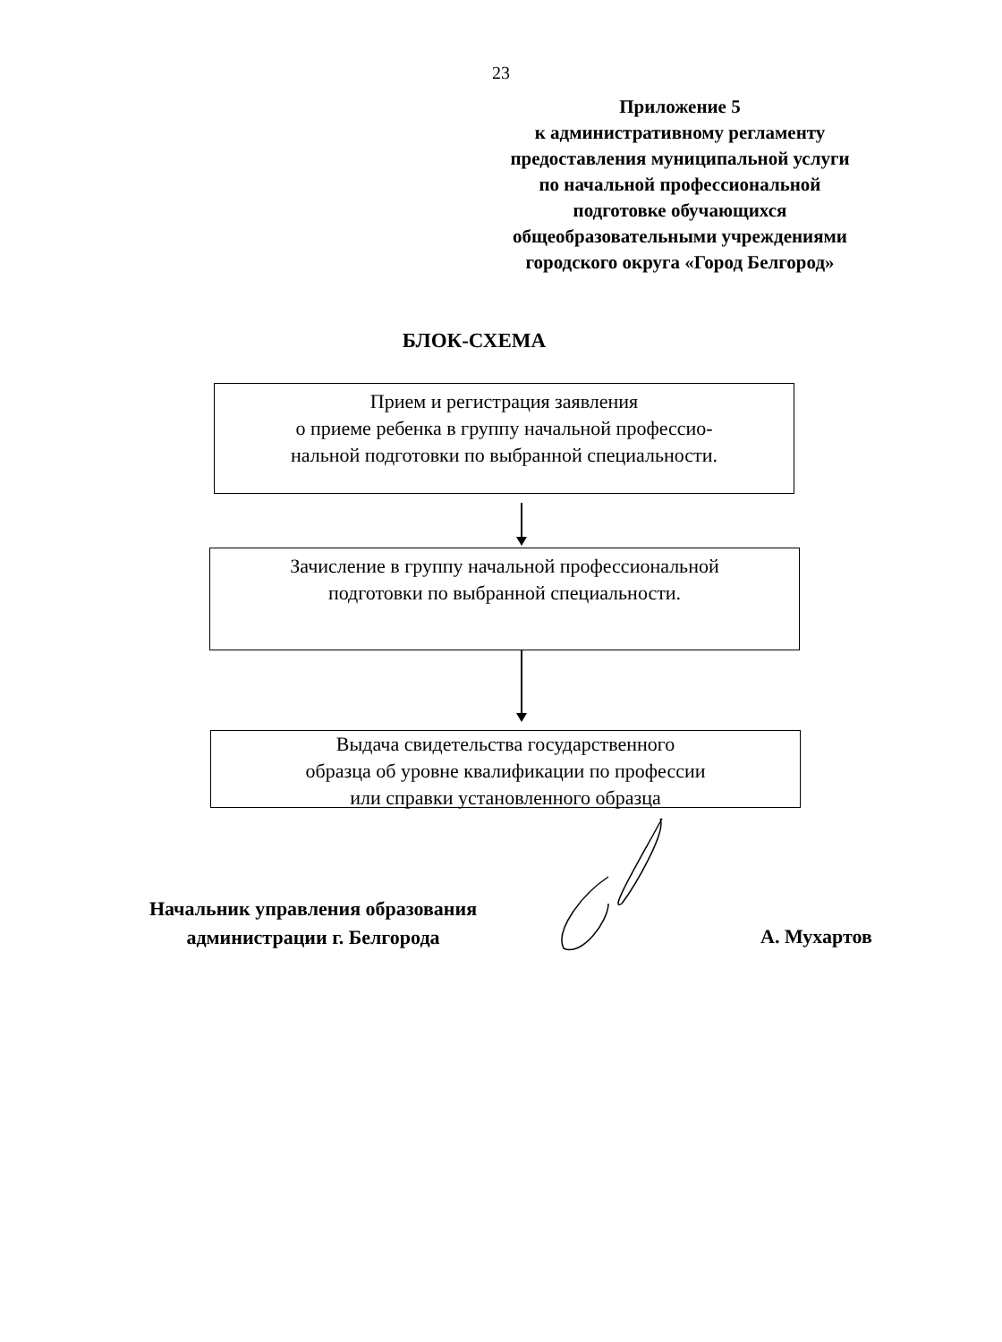23
Приложение 5
к административному регламенту
предоставления муниципальной услуги
по начальной профессиональной
подготовке обучающихся
общеобразовательными учреждениями
городского округа «Город Белгород»
БЛОК-СХЕМА
Прием и регистрация заявления
о приеме ребенка в группу начальной профессио-
нальной подготовки по выбранной специальности.
Зачисление в группу начальной профессиональной
подготовки по выбранной специальности.
Выдача свидетельства государственного
образца об уровне квалификации по профессии
или справки установленного образца
Начальник управления образования
администрации г. Белгорода
А. Мухартов